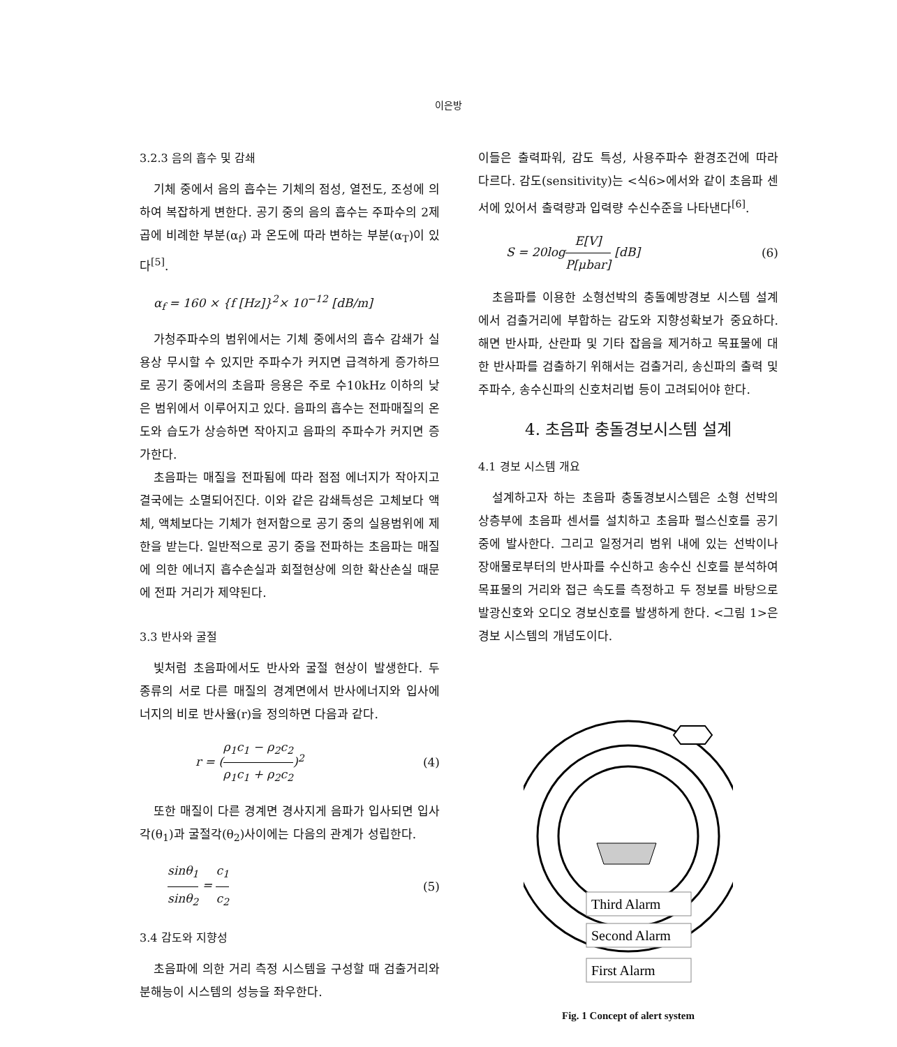이은방
3.2.3 음의 흡수 및 감쇄
기체 중에서 음의 흡수는 기체의 점성, 열전도, 조성에 의하여 복잡하게 변한다. 공기 중의 음의 흡수는 주파수의 2제곱에 비례한 부분(α<sub>f</sub>) 과 온도에 따라 변하는 부분(α<sub>T</sub>)이 있다<sup>[5]</sup>.
α<sub>f</sub> = 160 × {f [Hz]}<sup>2</sup>× 10<sup>−12</sup> [dB/m]
가청주파수의 범위에서는 기체 중에서의 흡수 감쇄가 실용상 무시할 수 있지만 주파수가 커지면 급격하게 증가하므로 공기 중에서의 초음파 응용은 주로 수10kHz 이하의 낮은 범위에서 이루어지고 있다. 음파의 흡수는 전파매질의 온도와 습도가 상승하면 작아지고 음파의 주파수가 커지면 증가한다.
초음파는 매질을 전파됨에 따라 점점 에너지가 작아지고 결국에는 소멸되어진다. 이와 같은 감쇄특성은 고체보다 액체, 액체보다는 기체가 현저함으로 공기 중의 실용범위에 제한을 받는다. 일반적으로 공기 중을 전파하는 초음파는 매질에 의한 에너지 흡수손실과 회절현상에 의한 확산손실 때문에 전파 거리가 제약된다.
3.3 반사와 굴절
빛처럼 초음파에서도 반사와 굴절 현상이 발생한다. 두 종류의 서로 다른 매질의 경계면에서 반사에너지와 입사에너지의 비로 반사율(r)을 정의하면 다음과 같다.
r = (
ρ<sub>1</sub>c<sub>1</sub> − ρ<sub>2</sub>c<sub>2</sub>
ρ<sub>1</sub>c<sub>1</sub> + ρ<sub>2</sub>c<sub>2</sub>
)<sup>2</sup> (4)
또한 매질이 다른 경계면 경사지게 음파가 입사되면 입사각(θ<sub>1</sub>)과 굴절각(θ<sub>2</sub>)사이에는 다음의 관계가 성립한다.
sinθ<sub>1</sub>
sinθ<sub>2</sub>
=
c<sub>1</sub>
c<sub>2</sub>
(5)
3.4 감도와 지향성
초음파에 의한 거리 측정 시스템을 구성할 때 검출거리와 분해능이 시스템의 성능을 좌우한다.
이들은 출력파워, 감도 특성, 사용주파수 환경조건에 따라 다르다. 감도(sensitivity)는 <식6>에서와 같이 초음파 센서에 있어서 출력량과 입력량 수신수준을 나타낸다<sup>[6]</sup>.
S = 20log
E[V]
P[μbar]
[dB] (6)
초음파를 이용한 소형선박의 충돌예방경보 시스템 설계에서 검출거리에 부합하는 감도와 지향성확보가 중요하다. 해면 반사파, 산란파 및 기타 잡음을 제거하고 목표물에 대한 반사파를 검출하기 위해서는 검출거리, 송신파의 출력 및 주파수, 송수신파의 신호처리법 등이 고려되어야 한다.
4. 초음파 충돌경보시스템 설계
4.1 경보 시스템 개요
설계하고자 하는 초음파 충돌경보시스템은 소형 선박의 상층부에 초음파 센서를 설치하고 초음파 펄스신호를 공기 중에 발사한다. 그리고 일정거리 범위 내에 있는 선박이나 장애물로부터의 반사파를 수신하고 송수신 신호를 분석하여 목표물의 거리와 접근 속도를 측정하고 두 정보를 바탕으로 발광신호와 오디오 경보신호를 발생하게 한다. <그림 1>은 경보 시스템의 개념도이다.
Third Alarm
Second Alarm
First Alarm
Fig. 1 Concept of alert system